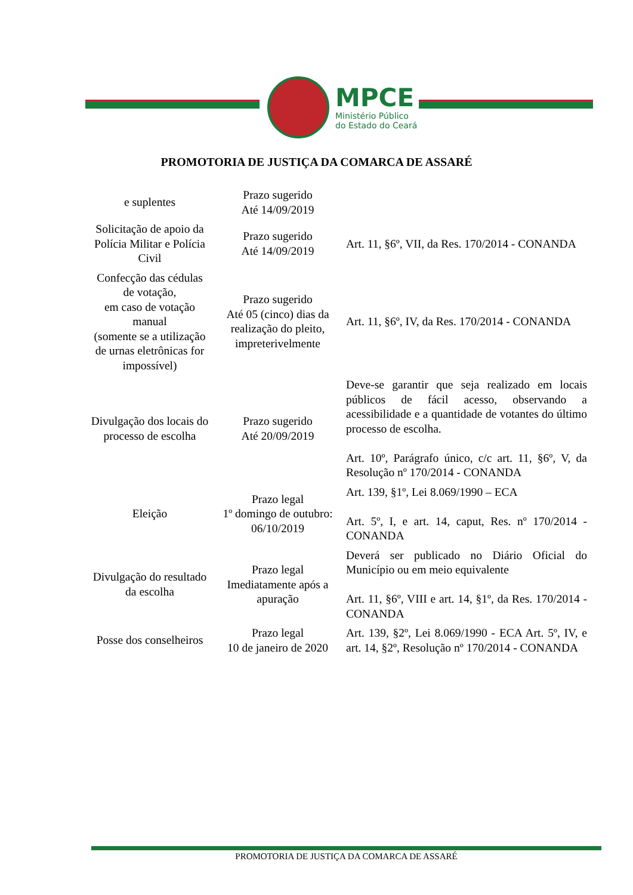MPCE
Ministério Público
do Estado do Ceará
PROMOTORIA DE JUSTIÇA DA COMARCA DE ASSARÉ
| e suplentes | Prazo sugerido Até 14/09/2019 | |
| Solicitação de apoio da Polícia Militar e Polícia Civil | Prazo sugerido Até 14/09/2019 | Art. 11, §6º, VII, da Res. 170/2014 - CONANDA |
| Confecção das cédulas de votação, em caso de votação manual (somente se a utilização de urnas eletrônicas for impossível) | Prazo sugerido Até 05 (cinco) dias da realização do pleito, impreterivelmente | Art. 11, §6º, IV, da Res. 170/2014 - CONANDA |
| Divulgação dos locais do processo de escolha | Prazo sugerido Até 20/09/2019 | Deve-se garantir que seja realizado em locais públicos de fácil acesso, observando a acessibilidade e a quantidade de votantes do último processo de escolha. Art. 10º, Parágrafo único, c/c art. 11, §6º, V, da Resolução nº 170/2014 - CONANDA |
| Eleição | Prazo legal 1º domingo de outubro: 06/10/2019 | Art. 139, §1º, Lei 8.069/1990 – ECA Art. 5º, I, e art. 14, caput, Res. nº 170/2014 - CONANDA |
| Divulgação do resultado da escolha | Prazo legal Imediatamente após a apuração | Deverá ser publicado no Diário Oficial do Município ou em meio equivalente Art. 11, §6º, VIII e art. 14, §1º, da Res. 170/2014 - CONANDA |
| Posse dos conselheiros | Prazo legal 10 de janeiro de 2020 | Art. 139, §2º, Lei 8.069/1990 - ECA Art. 5º, IV, e art. 14, §2º, Resolução nº 170/2014 - CONANDA |
PROMOTORIA DE JUSTIÇA DA COMARCA DE ASSARÉ